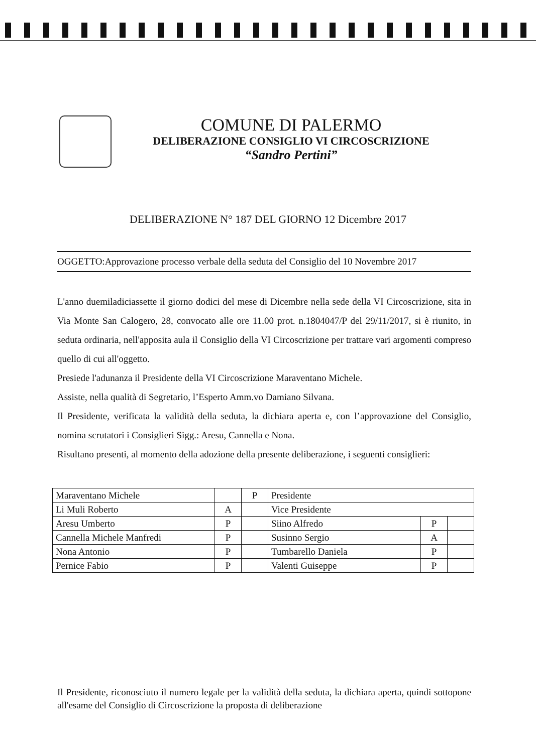COMUNE DI PALERMO
DELIBERAZIONE CONSIGLIO VI CIRCOSCRIZIONE
“Sandro Pertini”
DELIBERAZIONE N° 187 DEL GIORNO 12 Dicembre 2017
OGGETTO:Approvazione processo verbale della seduta del Consiglio del 10 Novembre 2017
L'anno duemiladiciassette il giorno dodici del mese di Dicembre nella sede della VI Circoscrizione, sita in Via Monte San Calogero, 28, convocato alle ore 11.00 prot. n.1804047/P del 29/11/2017, si è riunito, in seduta ordinaria, nell'apposita aula il Consiglio della VI Circoscrizione per trattare vari argomenti compreso quello di cui all'oggetto.
Presiede l'adunanza il Presidente della VI Circoscrizione Maraventano Michele.
Assiste, nella qualità di Segretario, l’Esperto Amm.vo Damiano Silvana.
Il Presidente, verificata la validità della seduta, la dichiara aperta e, con l’approvazione del Consiglio, nomina scrutatori i Consiglieri Sigg.: Aresu, Cannella e Nona.
Risultano presenti, al momento della adozione della presente deliberazione, i seguenti consiglieri:
| Maraventano Michele | | P | Presidente | | |
| Li Muli Roberto | A | | Vice Presidente | | |
| Aresu Umberto | P | | Siino Alfredo | P | |
| Cannella Michele Manfredi | P | | Susinno Sergio | A | |
| Nona Antonio | P | | Tumbarello Daniela | P | |
| Pernice Fabio | P | | Valenti Guiseppe | P | |
Il Presidente, riconosciuto il numero legale per la validità della seduta, la dichiara aperta, quindi sottopone all'esame del Consiglio di Circoscrizione la proposta di deliberazione